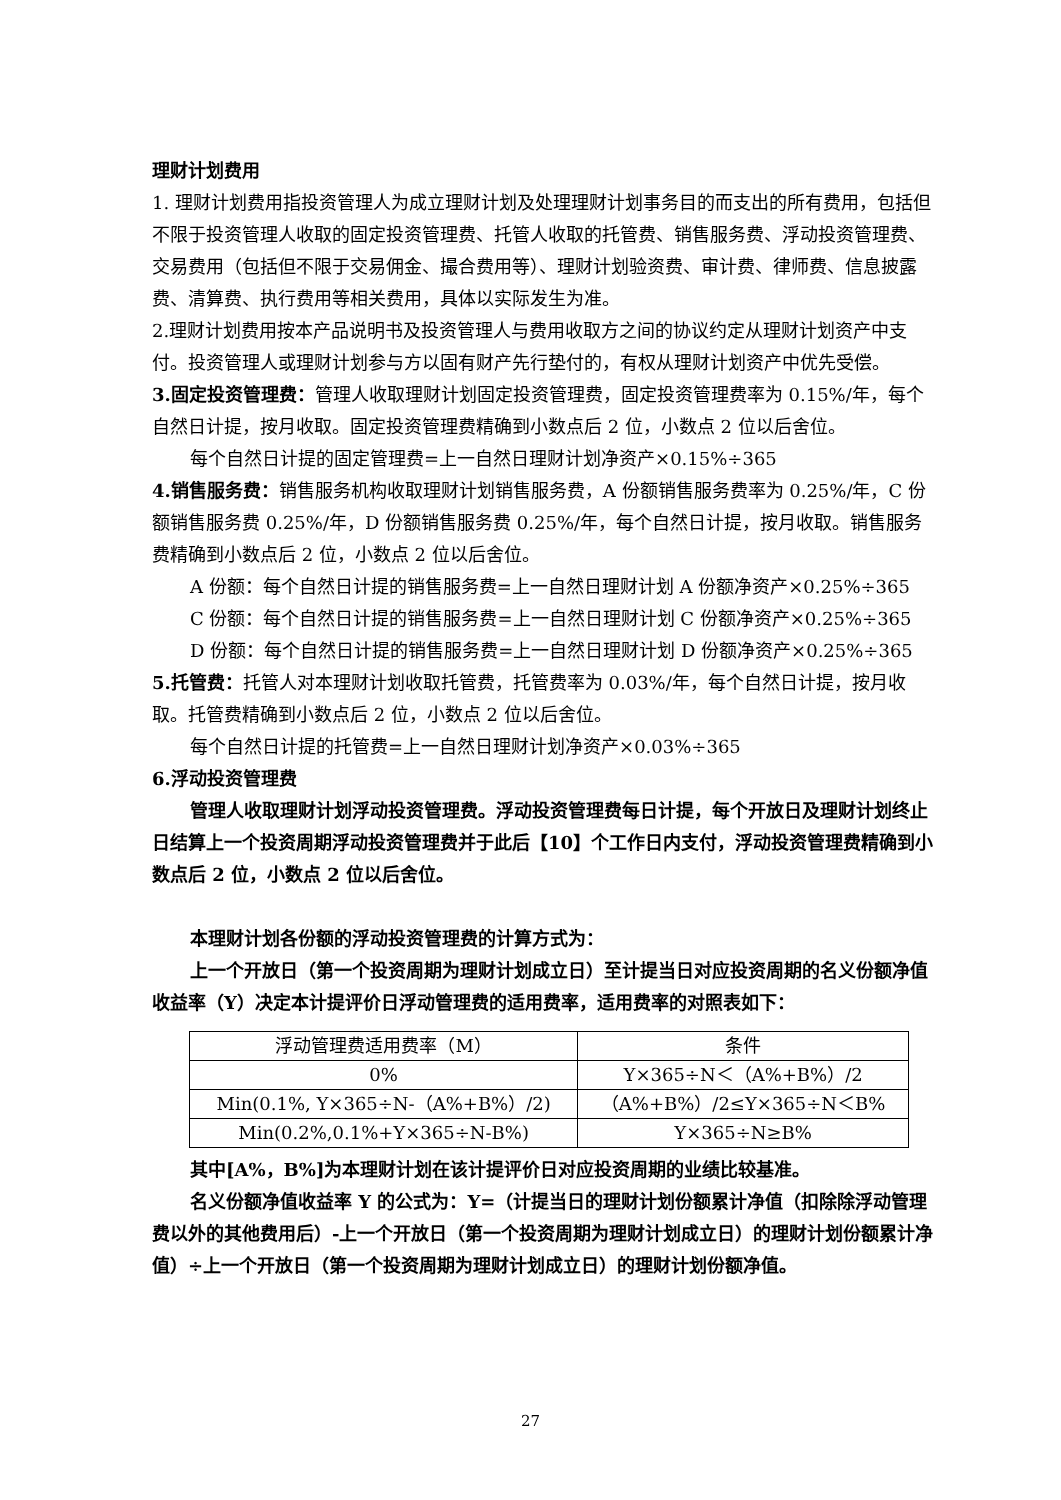理财计划费用
1. 理财计划费用指投资管理人为成立理财计划及处理理财计划事务目的而支出的所有费用，包括但不限于投资管理人收取的固定投资管理费、托管人收取的托管费、销售服务费、浮动投资管理费、交易费用（包括但不限于交易佣金、撮合费用等）、理财计划验资费、审计费、律师费、信息披露费、清算费、执行费用等相关费用，具体以实际发生为准。
2.理财计划费用按本产品说明书及投资管理人与费用收取方之间的协议约定从理财计划资产中支付。投资管理人或理财计划参与方以固有财产先行垫付的，有权从理财计划资产中优先受偿。
3.固定投资管理费：管理人收取理财计划固定投资管理费，固定投资管理费率为 0.15%/年，每个自然日计提，按月收取。固定投资管理费精确到小数点后 2 位，小数点 2 位以后舍位。
每个自然日计提的固定管理费=上一自然日理财计划净资产×0.15%÷365
4.销售服务费：销售服务机构收取理财计划销售服务费，A 份额销售服务费率为 0.25%/年，C 份额销售服务费 0.25%/年，D 份额销售服务费 0.25%/年，每个自然日计提，按月收取。销售服务费精确到小数点后 2 位，小数点 2 位以后舍位。
A 份额：每个自然日计提的销售服务费=上一自然日理财计划 A 份额净资产×0.25%÷365
C 份额：每个自然日计提的销售服务费=上一自然日理财计划 C 份额净资产×0.25%÷365
D 份额：每个自然日计提的销售服务费=上一自然日理财计划 D 份额净资产×0.25%÷365
5.托管费：托管人对本理财计划收取托管费，托管费率为 0.03%/年，每个自然日计提，按月收取。托管费精确到小数点后 2 位，小数点 2 位以后舍位。
每个自然日计提的托管费=上一自然日理财计划净资产×0.03%÷365
6.浮动投资管理费
管理人收取理财计划浮动投资管理费。浮动投资管理费每日计提，每个开放日及理财计划终止日结算上一个投资周期浮动投资管理费并于此后【10】个工作日内支付，浮动投资管理费精确到小数点后 2 位，小数点 2 位以后舍位。
本理财计划各份额的浮动投资管理费的计算方式为：
上一个开放日（第一个投资周期为理财计划成立日）至计提当日对应投资周期的名义份额净值收益率（Y）决定本计提评价日浮动管理费的适用费率，适用费率的对照表如下：
| 浮动管理费适用费率（M） | 条件 |
| 0% | Y×365÷N＜（A%+B%）/2 |
| Min(0.1%, Y×365÷N-（A%+B%）/2) | （A%+B%）/2≤Y×365÷N＜B% |
| Min(0.2%,0.1%+Y×365÷N-B%) | Y×365÷N≥B% |
其中[A%，B%]为本理财计划在该计提评价日对应投资周期的业绩比较基准。
名义份额净值收益率 Y 的公式为：Y=（计提当日的理财计划份额累计净值（扣除除浮动管理费以外的其他费用后）-上一个开放日（第一个投资周期为理财计划成立日）的理财计划份额累计净值）÷上一个开放日（第一个投资周期为理财计划成立日）的理财计划份额净值。
27